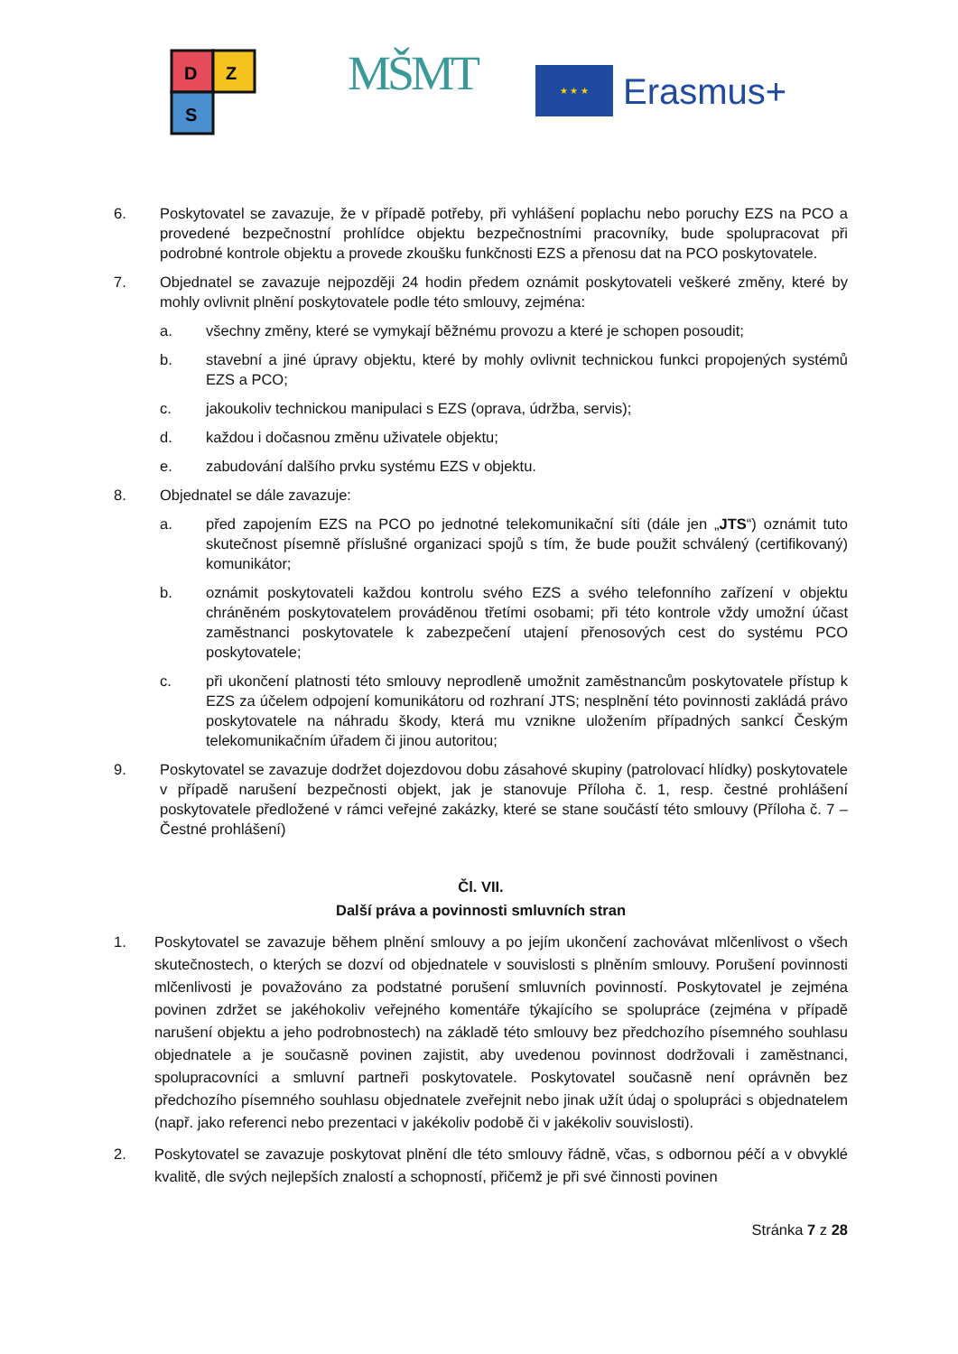D
Z
S
MŠMT ★ ★ ★
Erasmus+
6. Poskytovatel se zavazuje, že v případě potřeby, při vyhlášení poplachu nebo poruchy EZS na PCO a provedené bezpečnostní prohlídce objektu bezpečnostními pracovníky, bude spolupracovat při podrobné kontrole objektu a provede zkoušku funkčnosti EZS a přenosu dat na PCO poskytovatele.
7. Objednatel se zavazuje nejpozději 24 hodin předem oznámit poskytovateli veškeré změny, které by mohly ovlivnit plnění poskytovatele podle této smlouvy, zejména:
a. všechny změny, které se vymykají běžnému provozu a které je schopen posoudit;
b. stavební a jiné úpravy objektu, které by mohly ovlivnit technickou funkci propojených systémů EZS a PCO;
c. jakoukoliv technickou manipulaci s EZS (oprava, údržba, servis);
d. každou i dočasnou změnu uživatele objektu;
e. zabudování dalšího prvku systému EZS v objektu.
8. Objednatel se dále zavazuje:
a. před zapojením EZS na PCO po jednotné telekomunikační síti (dále jen „JTS“) oznámit tuto skutečnost písemně příslušné organizaci spojů s tím, že bude použit schválený (certifikovaný) komunikátor;
b. oznámit poskytovateli každou kontrolu svého EZS a svého telefonního zařízení v objektu chráněném poskytovatelem prováděnou třetími osobami; při této kontrole vždy umožní účast zaměstnanci poskytovatele k zabezpečení utajení přenosových cest do systému PCO poskytovatele;
c. při ukončení platnosti této smlouvy neprodleně umožnit zaměstnancům poskytovatele přístup k EZS za účelem odpojení komunikátoru od rozhraní JTS; nesplnění této povinnosti zakládá právo poskytovatele na náhradu škody, která mu vznikne uložením případných sankcí Českým telekomunikačním úřadem či jinou autoritou;
9. Poskytovatel se zavazuje dodržet dojezdovou dobu zásahové skupiny (patrolovací hlídky) poskytovatele v případě narušení bezpečnosti objekt, jak je stanovuje Příloha č. 1, resp. čestné prohlášení poskytovatele předložené v rámci veřejné zakázky, které se stane součástí této smlouvy (Příloha č. 7 – Čestné prohlášení)
Čl. VII.
Další práva a povinnosti smluvních stran
1. Poskytovatel se zavazuje během plnění smlouvy a po jejím ukončení zachovávat mlčenlivost o všech skutečnostech, o kterých se dozví od objednatele v souvislosti s plněním smlouvy. Porušení povinnosti mlčenlivosti je považováno za podstatné porušení smluvních povinností. Poskytovatel je zejména povinen zdržet se jakéhokoliv veřejného komentáře týkajícího se spolupráce (zejména v případě narušení objektu a jeho podrobnostech) na základě této smlouvy bez předchozího písemného souhlasu objednatele a je současně povinen zajistit, aby uvedenou povinnost dodržovali i zaměstnanci, spolupracovníci a smluvní partneři poskytovatele. Poskytovatel současně není oprávněn bez předchozího písemného souhlasu objednatele zveřejnit nebo jinak užít údaj o spolupráci s objednatelem (např. jako referenci nebo prezentaci v jakékoliv podobě či v jakékoliv souvislosti).
2. Poskytovatel se zavazuje poskytovat plnění dle této smlouvy řádně, včas, s odbornou péčí a v obvyklé kvalitě, dle svých nejlepších znalostí a schopností, přičemž je při své činnosti povinen
Stránka 7 z 28